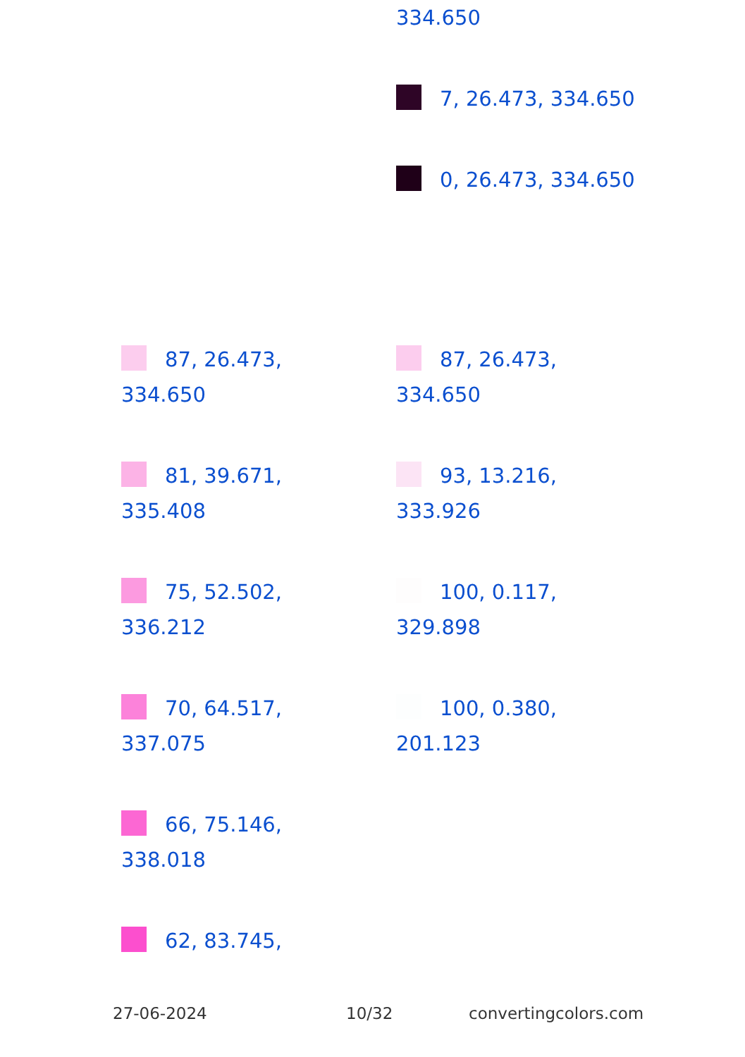334.650
7, 26.473, 334.650
0, 26.473, 334.650
87, 26.473, 334.650
87, 26.473, 334.650
81, 39.671, 335.408
93, 13.216, 333.926
75, 52.502, 336.212
100, 0.117, 329.898
70, 64.517, 337.075
100, 0.380, 201.123
66, 75.146, 338.018
62, 83.745,
27-06-2024 10/32 convertingcolors.com